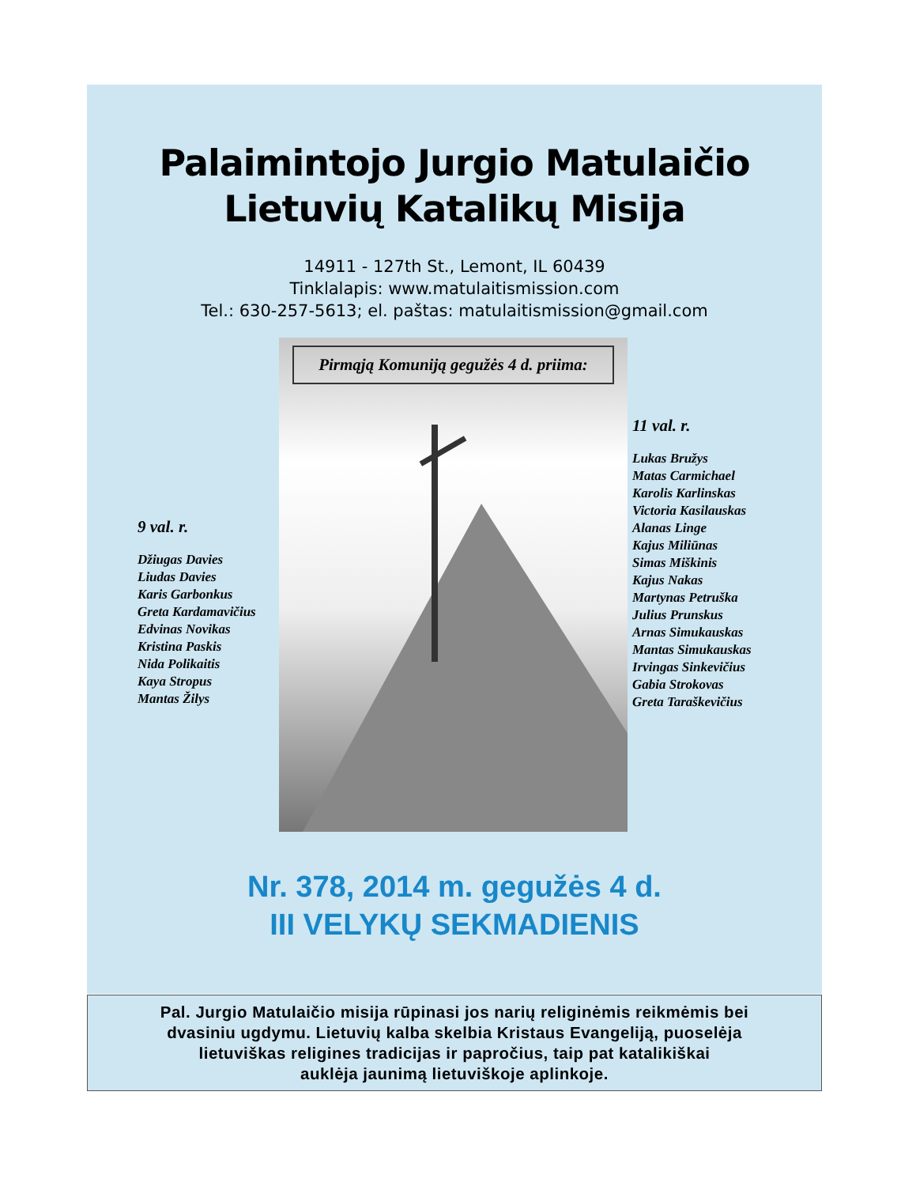Palaimintojo Jurgio Matulaičio
Lietuvių Katalikų Misija
14911 - 127th St., Lemont, IL 60439
Tinklalapis: www.matulaitismission.com
Tel.: 630-257-5613; el. paštas: matulaitismission@gmail.com
9 val. r.
Džiugas Davies
Liudas Davies
Karis Garbonkus
Greta Kardamavičius
Edvinas Novikas
Kristina Paskis
Nida Polikaitis
Kaya Stropus
Mantas Žilys
Pirmąją Komuniją gegužės 4 d. priima:
11 val. r.
Lukas Bružys
Matas Carmichael
Karolis Karlinskas
Victoria Kasilauskas
Alanas Linge
Kajus Miliūnas
Simas Miškinis
Kajus Nakas
Martynas Petruška
Julius Prunskus
Arnas Simukauskas
Mantas Simukauskas
Irvingas Sinkevičius
Gabia Strokovas
Greta Taraškevičius
Nr. 378, 2014 m. gegužės 4 d.
III VELYKŲ SEKMADIENIS
Pal. Jurgio Matulaičio misija rūpinasi jos narių religinėmis reikmėmis bei
dvasiniu ugdymu. Lietuvių kalba skelbia Kristaus Evangeliją, puoselėja
lietuviškas religines tradicijas ir papročius, taip pat katalikiškai
auklėja jaunimą lietuviškoje aplinkoje.